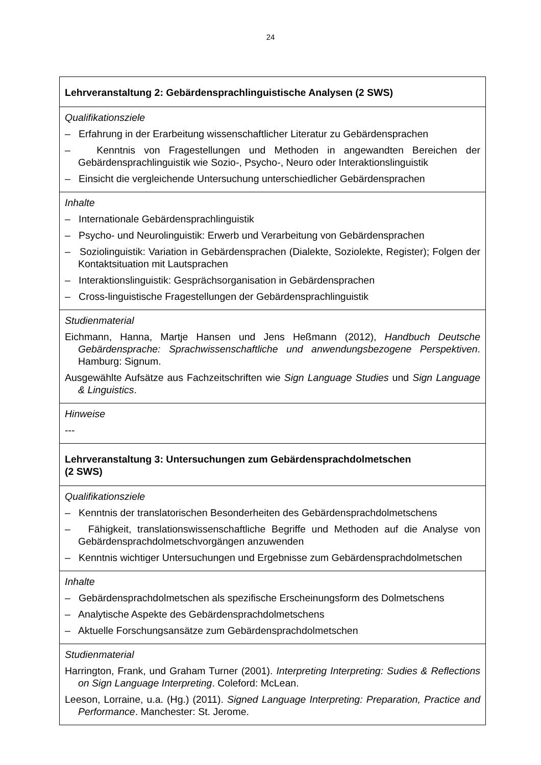24
| Lehrveranstaltung 2: Gebärdensprachlinguistische Analysen (2 SWS) |
| Qualifikationsziele – Erfahrung in der Erarbeitung wissenschaftlicher Literatur zu Gebärdensprachen – Kenntnis von Fragestellungen und Methoden in angewandten Bereichen der Gebärdensprachlinguistik wie Sozio-, Psycho-, Neuro oder Interaktionslinguistik – Einsicht die vergleichende Untersuchung unterschiedlicher Gebärdensprachen |
| Inhalte – Internationale Gebärdensprachlinguistik – Psycho- und Neurolinguistik: Erwerb und Verarbeitung von Gebärdensprachen – Soziolinguistik: Variation in Gebärdensprachen (Dialekte, Soziolekte, Register); Folgen der Kontaktsituation mit Lautsprachen – Interaktionslinguistik: Gesprächsorganisation in Gebärdensprachen – Cross-linguistische Fragestellungen der Gebärdensprachlinguistik |
| Studienmaterial Eichmann, Hanna, Martje Hansen und Jens Heßmann (2012), Handbuch Deutsche Gebärdensprache: Sprachwissenschaftliche und anwendungsbezogene Perspektiven . Hamburg: Signum. Ausgewählte Aufsätze aus Fachzeitschriften wie Sign Language Studies und Sign Language & Linguistics . |
| Hinweise --- |
| Lehrveranstaltung 3: Untersuchungen zum Gebärdensprachdolmetschen (2 SWS) |
| Qualifikationsziele – Kenntnis der translatorischen Besonderheiten des Gebärdensprachdolmetschens – Fähigkeit, translationswissenschaftliche Begriffe und Methoden auf die Analyse von Gebärdensprachdolmetschvorgängen anzuwenden – Kenntnis wichtiger Untersuchungen und Ergebnisse zum Gebärdensprachdolmetschen |
| Inhalte – Gebärdensprachdolmetschen als spezifische Erscheinungsform des Dolmetschens – Analytische Aspekte des Gebärdensprachdolmetschens – Aktuelle Forschungsansätze zum Gebärdensprachdolmetschen |
| Studienmaterial Harrington, Frank, und Graham Turner (2001). Interpreting Interpreting: Sudies & Reflections on Sign Language Interpreting . Coleford: McLean. Leeson, Lorraine, u.a. (Hg.) (2011). Signed Language Interpreting: Preparation, Practice and Performance . Manchester: St. Jerome. |